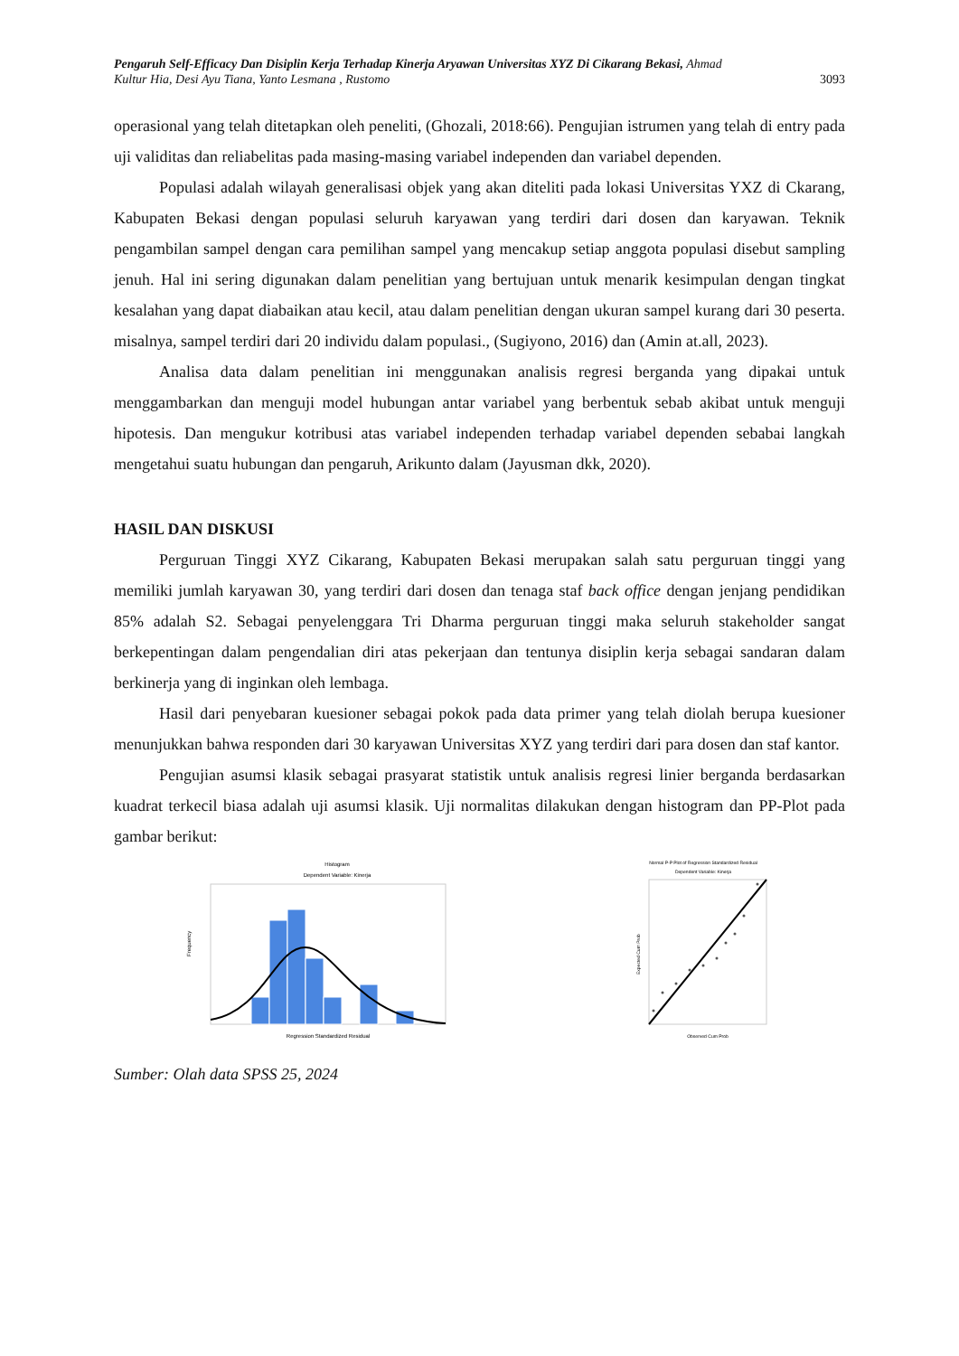Pengaruh Self-Efficacy Dan Disiplin Kerja Terhadap Kinerja Aryawan Universitas XYZ Di Cikarang Bekasi, Ahmad
Kultur Hia, Desi Ayu Tiana, Yanto Lesmana , Rustomo 3093
operasional yang telah ditetapkan oleh peneliti, (Ghozali, 2018:66). Pengujian istrumen yang telah di entry pada uji validitas dan reliabelitas pada masing-masing variabel independen dan variabel dependen.
Populasi adalah wilayah generalisasi objek yang akan diteliti pada lokasi Universitas YXZ di Ckarang, Kabupaten Bekasi dengan populasi seluruh karyawan yang terdiri dari dosen dan karyawan. Teknik pengambilan sampel dengan cara pemilihan sampel yang mencakup setiap anggota populasi disebut sampling jenuh. Hal ini sering digunakan dalam penelitian yang bertujuan untuk menarik kesimpulan dengan tingkat kesalahan yang dapat diabaikan atau kecil, atau dalam penelitian dengan ukuran sampel kurang dari 30 peserta. misalnya, sampel terdiri dari 20 individu dalam populasi., (Sugiyono, 2016) dan (Amin at.all, 2023).
Analisa data dalam penelitian ini menggunakan analisis regresi berganda yang dipakai untuk menggambarkan dan menguji model hubungan antar variabel yang berbentuk sebab akibat untuk menguji hipotesis. Dan mengukur kotribusi atas variabel independen terhadap variabel dependen sebabai langkah mengetahui suatu hubungan dan pengaruh, Arikunto dalam (Jayusman dkk, 2020).
HASIL DAN DISKUSI
Perguruan Tinggi XYZ Cikarang, Kabupaten Bekasi merupakan salah satu perguruan tinggi yang memiliki jumlah karyawan 30, yang terdiri dari dosen dan tenaga staf back office dengan jenjang pendidikan 85% adalah S2. Sebagai penyelenggara Tri Dharma perguruan tinggi maka seluruh stakeholder sangat berkepentingan dalam pengendalian diri atas pekerjaan dan tentunya disiplin kerja sebagai sandaran dalam berkinerja yang di inginkan oleh lembaga.
Hasil dari penyebaran kuesioner sebagai pokok pada data primer yang telah diolah berupa kuesioner menunjukkan bahwa responden dari 30 karyawan Universitas XYZ yang terdiri dari para dosen dan staf kantor.
Pengujian asumsi klasik sebagai prasyarat statistik untuk analisis regresi linier berganda berdasarkan kuadrat terkecil biasa adalah uji asumsi klasik. Uji normalitas dilakukan dengan histogram dan PP-Plot pada gambar berikut:
Histogram
Dependent Variable: Kinerja
Frequency
Regression Standardized Residual
Normal P-P Plot of Regression Standardized Residual
Dependent Variable: Kinerja
Observed Cum Prob
Expected Cum Prob
Sumber: Olah data SPSS 25, 2024